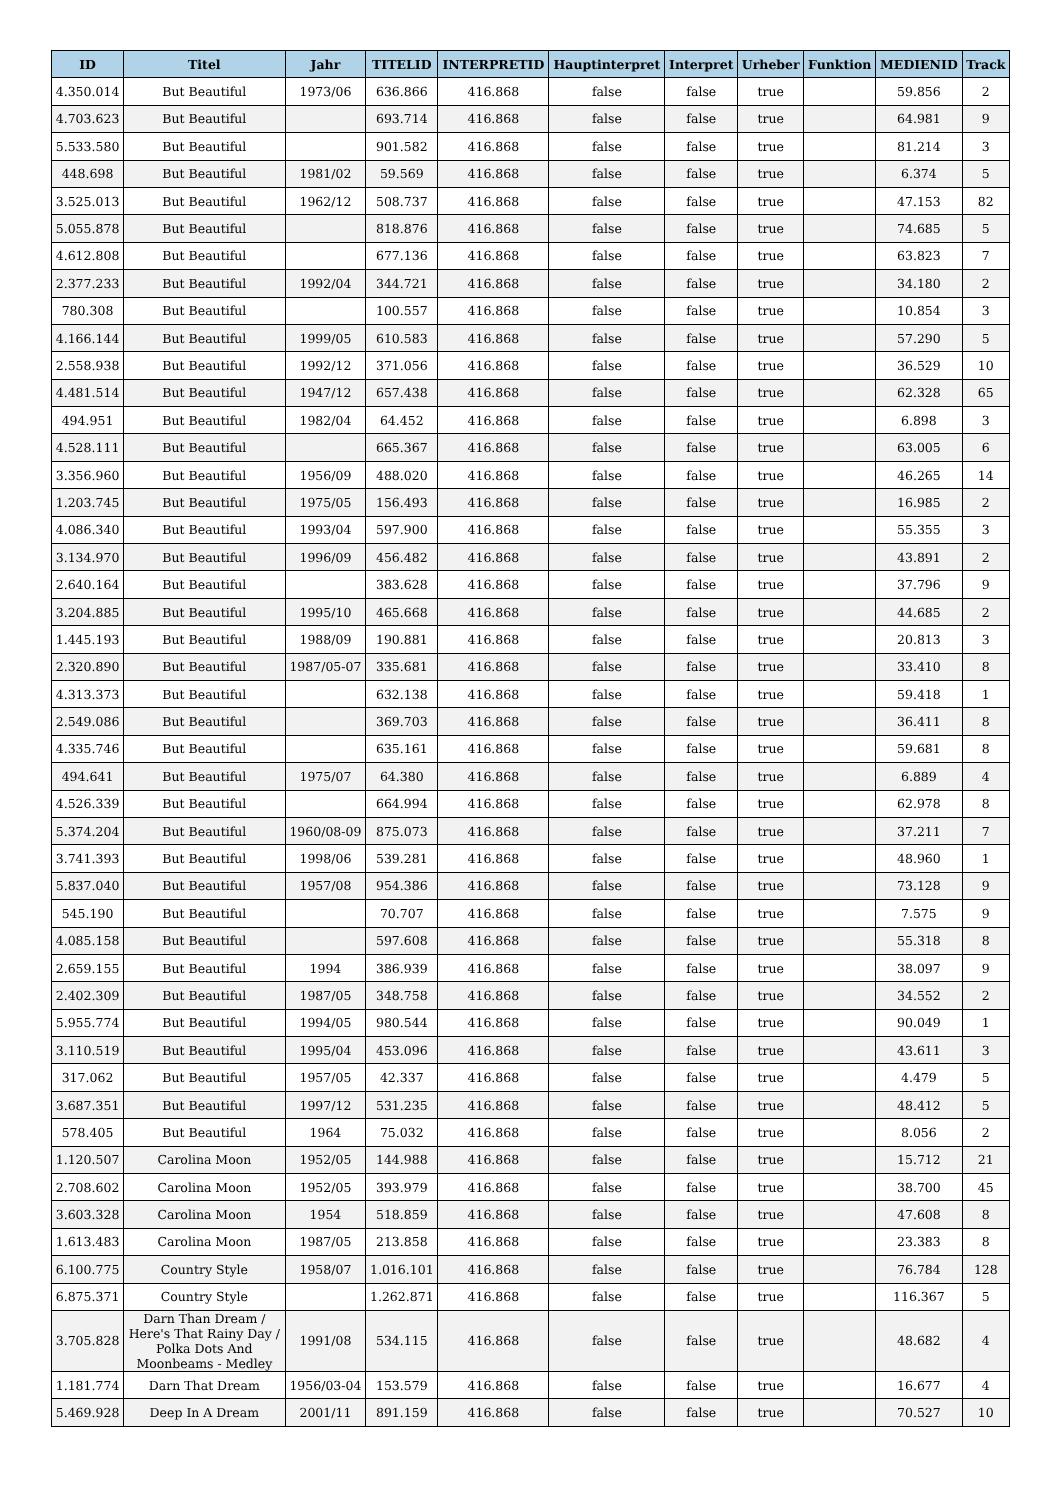| ID | Titel | Jahr | TITELID | INTERPRETID | Hauptinterpret | Interpret | Urheber | Funktion | MEDIENID | Track |
| --- | --- | --- | --- | --- | --- | --- | --- | --- | --- | --- |
| 4.350.014 | But Beautiful | 1973/06 | 636.866 | 416.868 | false | false | true | | 59.856 | 2 |
| 4.703.623 | But Beautiful | | 693.714 | 416.868 | false | false | true | | 64.981 | 9 |
| 5.533.580 | But Beautiful | | 901.582 | 416.868 | false | false | true | | 81.214 | 3 |
| 448.698 | But Beautiful | 1981/02 | 59.569 | 416.868 | false | false | true | | 6.374 | 5 |
| 3.525.013 | But Beautiful | 1962/12 | 508.737 | 416.868 | false | false | true | | 47.153 | 82 |
| 5.055.878 | But Beautiful | | 818.876 | 416.868 | false | false | true | | 74.685 | 5 |
| 4.612.808 | But Beautiful | | 677.136 | 416.868 | false | false | true | | 63.823 | 7 |
| 2.377.233 | But Beautiful | 1992/04 | 344.721 | 416.868 | false | false | true | | 34.180 | 2 |
| 780.308 | But Beautiful | | 100.557 | 416.868 | false | false | true | | 10.854 | 3 |
| 4.166.144 | But Beautiful | 1999/05 | 610.583 | 416.868 | false | false | true | | 57.290 | 5 |
| 2.558.938 | But Beautiful | 1992/12 | 371.056 | 416.868 | false | false | true | | 36.529 | 10 |
| 4.481.514 | But Beautiful | 1947/12 | 657.438 | 416.868 | false | false | true | | 62.328 | 65 |
| 494.951 | But Beautiful | 1982/04 | 64.452 | 416.868 | false | false | true | | 6.898 | 3 |
| 4.528.111 | But Beautiful | | 665.367 | 416.868 | false | false | true | | 63.005 | 6 |
| 3.356.960 | But Beautiful | 1956/09 | 488.020 | 416.868 | false | false | true | | 46.265 | 14 |
| 1.203.745 | But Beautiful | 1975/05 | 156.493 | 416.868 | false | false | true | | 16.985 | 2 |
| 4.086.340 | But Beautiful | 1993/04 | 597.900 | 416.868 | false | false | true | | 55.355 | 3 |
| 3.134.970 | But Beautiful | 1996/09 | 456.482 | 416.868 | false | false | true | | 43.891 | 2 |
| 2.640.164 | But Beautiful | | 383.628 | 416.868 | false | false | true | | 37.796 | 9 |
| 3.204.885 | But Beautiful | 1995/10 | 465.668 | 416.868 | false | false | true | | 44.685 | 2 |
| 1.445.193 | But Beautiful | 1988/09 | 190.881 | 416.868 | false | false | true | | 20.813 | 3 |
| 2.320.890 | But Beautiful | 1987/05-07 | 335.681 | 416.868 | false | false | true | | 33.410 | 8 |
| 4.313.373 | But Beautiful | | 632.138 | 416.868 | false | false | true | | 59.418 | 1 |
| 2.549.086 | But Beautiful | | 369.703 | 416.868 | false | false | true | | 36.411 | 8 |
| 4.335.746 | But Beautiful | | 635.161 | 416.868 | false | false | true | | 59.681 | 8 |
| 494.641 | But Beautiful | 1975/07 | 64.380 | 416.868 | false | false | true | | 6.889 | 4 |
| 4.526.339 | But Beautiful | | 664.994 | 416.868 | false | false | true | | 62.978 | 8 |
| 5.374.204 | But Beautiful | 1960/08-09 | 875.073 | 416.868 | false | false | true | | 37.211 | 7 |
| 3.741.393 | But Beautiful | 1998/06 | 539.281 | 416.868 | false | false | true | | 48.960 | 1 |
| 5.837.040 | But Beautiful | 1957/08 | 954.386 | 416.868 | false | false | true | | 73.128 | 9 |
| 545.190 | But Beautiful | | 70.707 | 416.868 | false | false | true | | 7.575 | 9 |
| 4.085.158 | But Beautiful | | 597.608 | 416.868 | false | false | true | | 55.318 | 8 |
| 2.659.155 | But Beautiful | 1994 | 386.939 | 416.868 | false | false | true | | 38.097 | 9 |
| 2.402.309 | But Beautiful | 1987/05 | 348.758 | 416.868 | false | false | true | | 34.552 | 2 |
| 5.955.774 | But Beautiful | 1994/05 | 980.544 | 416.868 | false | false | true | | 90.049 | 1 |
| 3.110.519 | But Beautiful | 1995/04 | 453.096 | 416.868 | false | false | true | | 43.611 | 3 |
| 317.062 | But Beautiful | 1957/05 | 42.337 | 416.868 | false | false | true | | 4.479 | 5 |
| 3.687.351 | But Beautiful | 1997/12 | 531.235 | 416.868 | false | false | true | | 48.412 | 5 |
| 578.405 | But Beautiful | 1964 | 75.032 | 416.868 | false | false | true | | 8.056 | 2 |
| 1.120.507 | Carolina Moon | 1952/05 | 144.988 | 416.868 | false | false | true | | 15.712 | 21 |
| 2.708.602 | Carolina Moon | 1952/05 | 393.979 | 416.868 | false | false | true | | 38.700 | 45 |
| 3.603.328 | Carolina Moon | 1954 | 518.859 | 416.868 | false | false | true | | 47.608 | 8 |
| 1.613.483 | Carolina Moon | 1987/05 | 213.858 | 416.868 | false | false | true | | 23.383 | 8 |
| 6.100.775 | Country Style | 1958/07 | 1.016.101 | 416.868 | false | false | true | | 76.784 | 128 |
| 6.875.371 | Country Style | | 1.262.871 | 416.868 | false | false | true | | 116.367 | 5 |
| 3.705.828 | Darn Than Dream / Here's That Rainy Day / Polka Dots And Moonbeams - Medley | 1991/08 | 534.115 | 416.868 | false | false | true | | 48.682 | 4 |
| 1.181.774 | Darn That Dream | 1956/03-04 | 153.579 | 416.868 | false | false | true | | 16.677 | 4 |
| 5.469.928 | Deep In A Dream | 2001/11 | 891.159 | 416.868 | false | false | true | | 70.527 | 10 |